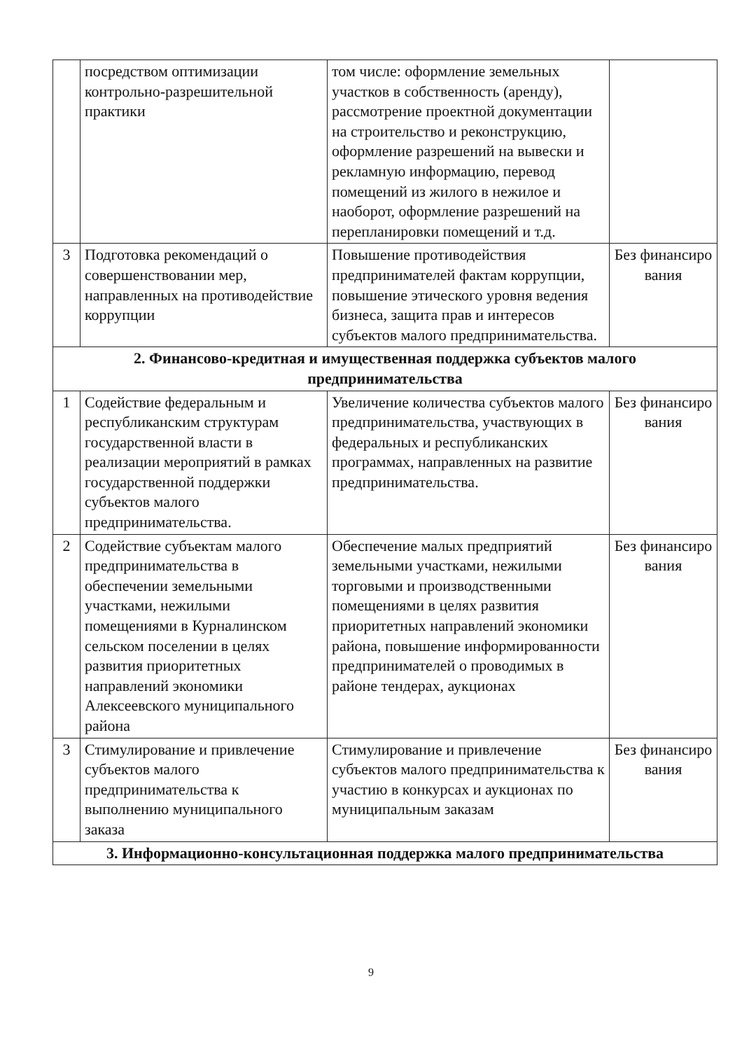| | посредством оптимизации контрольно-разрешительной практики | том числе: оформление земельных участков в собственность (аренду), рассмотрение проектной документации на строительство и реконструкцию, оформление разрешений на вывески и рекламную информацию, перевод помещений из жилого в нежилое и наоборот, оформление разрешений на перепланировки помещений и т.д. | |
| 3 | Подготовка рекомендаций о совершенствовании мер, направленных на противодействие коррупции | Повышение противодействия предпринимателей фактам коррупции, повышение этического уровня ведения бизнеса, защита прав и интересов субъектов малого предпринимательства. | Без финансиро вания |
| 2. Финансово-кредитная и имущественная поддержка субъектов малого предпринимательства | | | |
| 1 | Содействие федеральным и республиканским структурам государственной власти в реализации мероприятий в рамках государственной поддержки субъектов малого предпринимательства. | Увеличение количества субъектов малого предпринимательства, участвующих в федеральных и республиканских программах, направленных на развитие предпринимательства. | Без финансиро вания |
| 2 | Содействие субъектам малого предпринимательства в обеспечении земельными участками, нежилыми помещениями в Курналинском сельском поселении в целях развития приоритетных направлений экономики Алексеевского муниципального района | Обеспечение малых предприятий земельными участками, нежилыми торговыми и производственными помещениями в целях развития приоритетных направлений экономики района, повышение информированности предпринимателей о проводимых в районе тендерах, аукционах | Без финансиро вания |
| 3 | Стимулирование и привлечение субъектов малого предпринимательства к выполнению муниципального заказа | Стимулирование и привлечение субъектов малого предпринимательства к участию в конкурсах и аукционах по муниципальным заказам | Без финансиро вания |
| 3. Информационно-консультационная поддержка малого предпринимательства | | | |
9